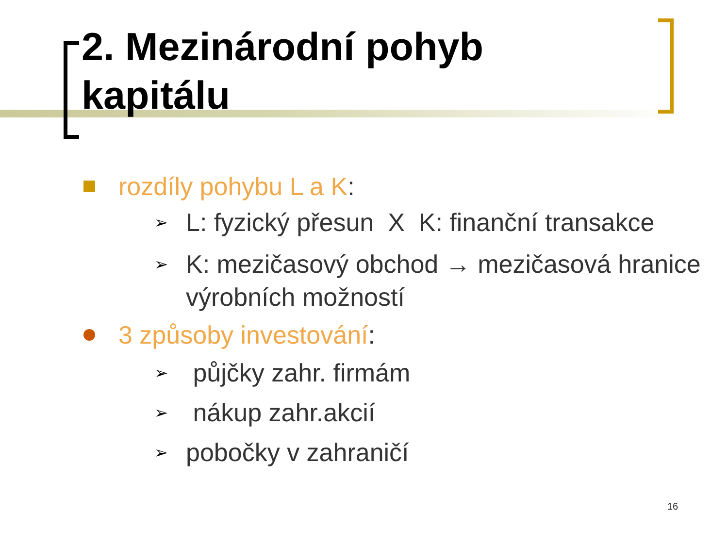2. Mezinárodní pohyb
kapitálu
rozdíly pohybu L a K:
➢ L: fyzický přesun X K: finanční transakce
➢ K: mezičasový obchod → mezičasová hranice výrobních možností
3 způsoby investování:
➢ půjčky zahr. firmám
➢ nákup zahr.akcií
➢ pobočky v zahraničí
16